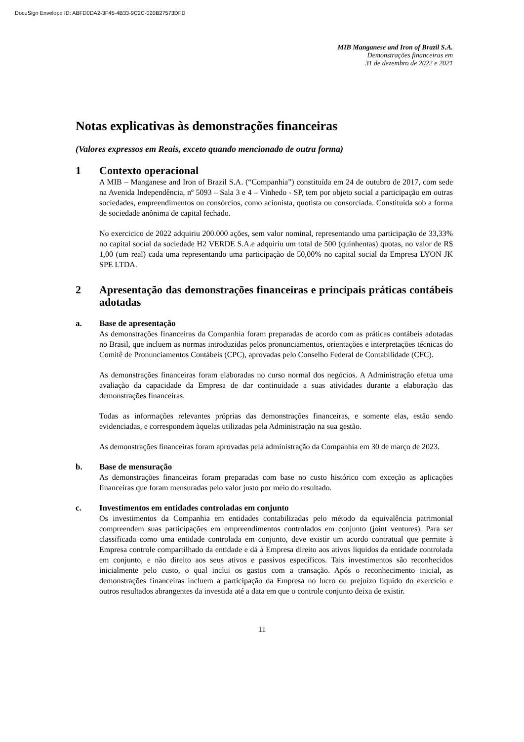DocuSign Envelope ID: ABFD0DA2-3F45-4B33-9C2C-020B27573DFD
MIB Manganese and Iron of Brazil S.A.
Demonstrações financeiras em
31 de dezembro de 2022 e 2021
Notas explicativas às demonstrações financeiras
(Valores expressos em Reais, exceto quando mencionado de outra forma)
1 Contexto operacional
A MIB – Manganese and Iron of Brazil S.A. (“Companhia”) constituída em 24 de outubro de 2017, com sede na Avenida Independência, nº 5093 – Sala 3 e 4 – Vinhedo - SP, tem por objeto social a participação em outras sociedades, empreendimentos ou consórcios, como acionista, quotista ou consorciada. Constituída sob a forma de sociedade anônima de capital fechado.
No exercicico de 2022 adquiriu 200.000 ações, sem valor nominal, representando uma participação de 33,33% no capital social da sociedade H2 VERDE S.A.e adquiriu um total de 500 (quinhentas) quotas, no valor de R$ 1,00 (um real) cada uma representando uma participação de 50,00% no capital social da Empresa LYON JK SPE LTDA.
2 Apresentação das demonstrações financeiras e principais práticas contábeis adotadas
a. Base de apresentação
As demonstrações financeiras da Companhia foram preparadas de acordo com as práticas contábeis adotadas no Brasil, que incluem as normas introduzidas pelos pronunciamentos, orientações e interpretações técnicas do Comitê de Pronunciamentos Contábeis (CPC), aprovadas pelo Conselho Federal de Contabilidade (CFC).
As demonstrações financeiras foram elaboradas no curso normal dos negócios. A Administração efetua uma avaliação da capacidade da Empresa de dar continuidade a suas atividades durante a elaboração das demonstrações financeiras.
Todas as informações relevantes próprias das demonstrações financeiras, e somente elas, estão sendo evidenciadas, e correspondem àquelas utilizadas pela Administração na sua gestão.
As demonstrações financeiras foram aprovadas pela administração da Companhia em 30 de março de 2023.
b. Base de mensuração
As demonstrações financeiras foram preparadas com base no custo histórico com exceção as aplicações financeiras que foram mensuradas pelo valor justo por meio do resultado.
c. Investimentos em entidades controladas em conjunto
Os investimentos da Companhia em entidades contabilizadas pelo método da equivalência patrimonial compreendem suas participações em empreendimentos controlados em conjunto (joint ventures). Para ser classificada como uma entidade controlada em conjunto, deve existir um acordo contratual que permite à Empresa controle compartilhado da entidade e dá à Empresa direito aos ativos líquidos da entidade controlada em conjunto, e não direito aos seus ativos e passivos específicos. Tais investimentos são reconhecidos inicialmente pelo custo, o qual inclui os gastos com a transação. Após o reconhecimento inicial, as demonstrações financeiras incluem a participação da Empresa no lucro ou prejuízo líquido do exercício e outros resultados abrangentes da investida até a data em que o controle conjunto deixa de existir.
11